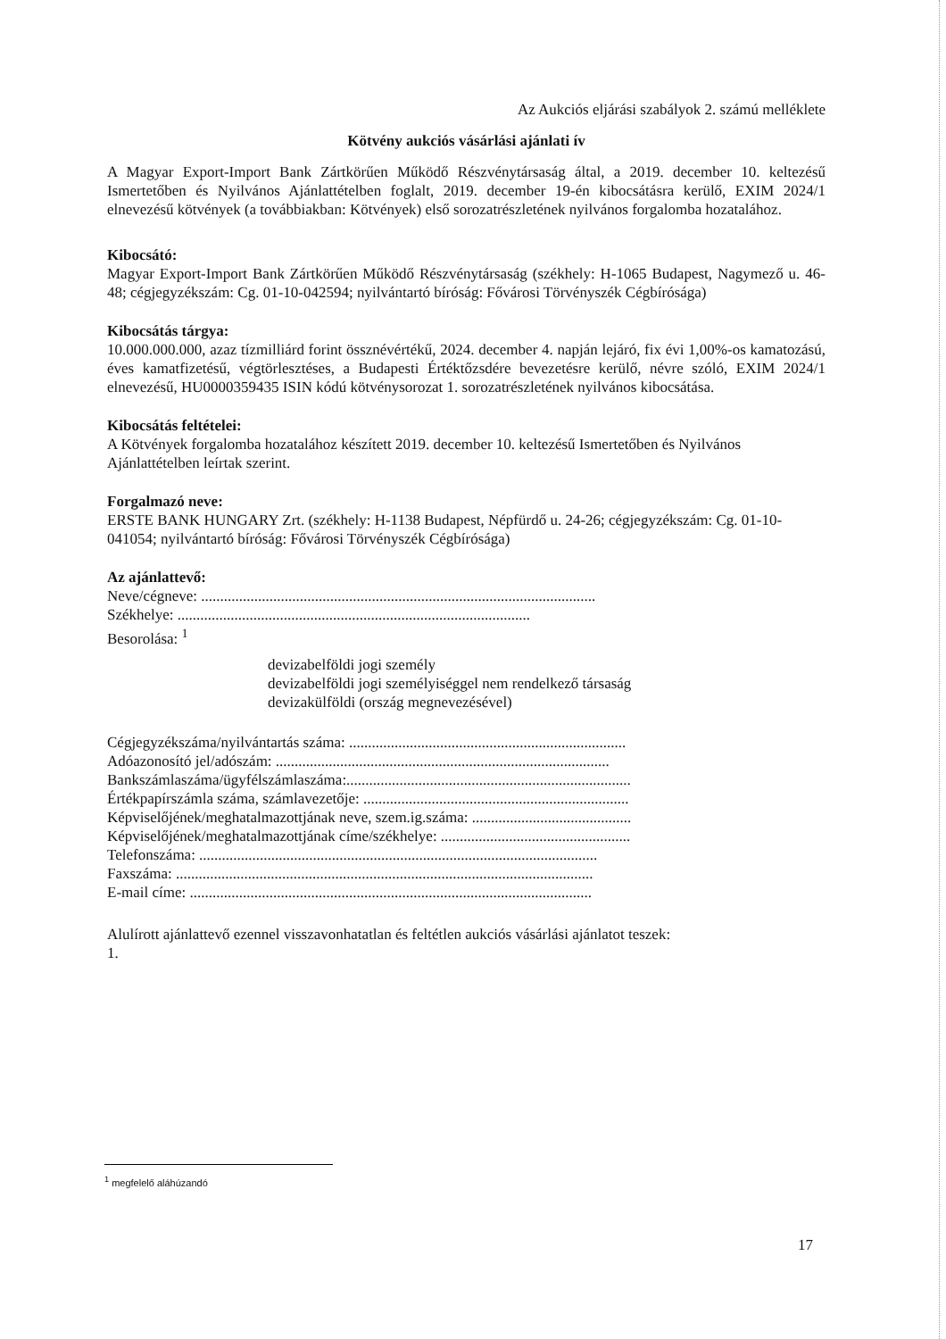Az Aukciós eljárási szabályok 2. számú melléklete
Kötvény aukciós vásárlási ajánlati ív
A Magyar Export-Import Bank Zártkörűen Működő Részvénytársaság által, a 2019. december 10. keltezésű Ismertetőben és Nyilvános Ajánlattételben foglalt, 2019. december 19-én kibocsátásra kerülő, EXIM 2024/1 elnevezésű kötvények (a továbbiakban: Kötvények) első sorozatrészletének nyilvános forgalomba hozatalához.
Kibocsátó:
Magyar Export-Import Bank Zártkörűen Működő Részvénytársaság (székhely: H-1065 Budapest, Nagymező u. 46-48; cégjegyzékszám: Cg. 01-10-042594; nyilvántartó bíróság: Fővárosi Törvényszék Cégbírósága)
Kibocsátás tárgya:
10.000.000.000, azaz tízmilliárd forint össznévértékű, 2024. december 4. napján lejáró, fix évi 1,00%-os kamatozású, éves kamatfizetésű, végtörlesztéses, a Budapesti Értéktőzsdére bevezetésre kerülő, névre szóló, EXIM 2024/1 elnevezésű, HU0000359435 ISIN kódú kötvénysorozat 1. sorozatrészletének nyilvános kibocsátása.
Kibocsátás feltételei:
A Kötvények forgalomba hozatalához készített 2019. december 10. keltezésű Ismertetőben és Nyilvános Ajánlattételben leírtak szerint.
Forgalmazó neve:
ERSTE BANK HUNGARY Zrt. (székhely: H-1138 Budapest, Népfürdő u. 24-26; cégjegyzékszám: Cg. 01-10-041054; nyilvántartó bíróság: Fővárosi Törvényszék Cégbírósága)
Az ajánlattevő:
Neve/cégneve: ........................................................................................................
Székhelye: .............................................................................................
Besorolása: <sup>1</sup>
devizabelföldi jogi személy
devizabelföldi jogi személyiséggel nem rendelkező társaság
devizakülföldi (ország megnevezésével)
Cégjegyzékszáma/nyilvántartás száma: .........................................................................
Adóazonosító jel/adószám: ........................................................................................
Bankszámlaszáma/ügyfélszámlaszáma:...........................................................................
Értékpapírszámla száma, számlavezetője: ......................................................................
Képviselőjének/meghatalmazottjának neve, szem.ig.száma: ..........................................
Képviselőjének/meghatalmazottjának címe/székhelye: ..................................................
Telefonszáma: .........................................................................................................
Faxszáma: ..............................................................................................................
E-mail címe: ..........................................................................................................
Alulírott ajánlattevő ezennel visszavonhatatlan és feltétlen aukciós vásárlási ajánlatot teszek:
1.
<sup>1</sup> megfelelő aláhúzandó
17